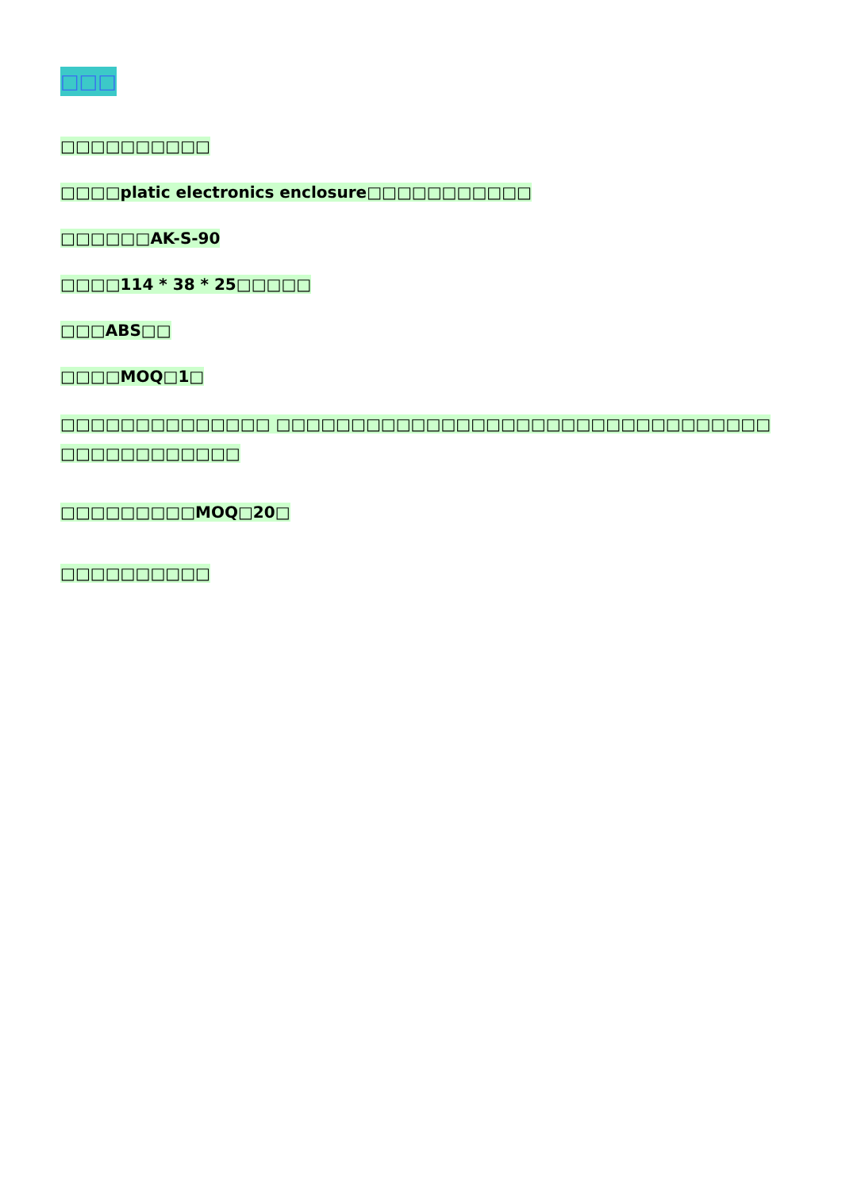□□□
□□□□□□□□□□
□□□□platic electronics enclosure□□□□□□□□□□□
□□□□□□AK-S-90
□□□□114 * 38 * 25□□□□□
□□□ABS□□
□□□□MOQ□1□
□□□□□□□□□□□□□□ □□□□□□□□□□□□□□□□□□□□□□□□□□□□□□□□□ □□□□□□□□□□□□
□□□□□□□□□MOQ□20□
□□□□□□□□□□